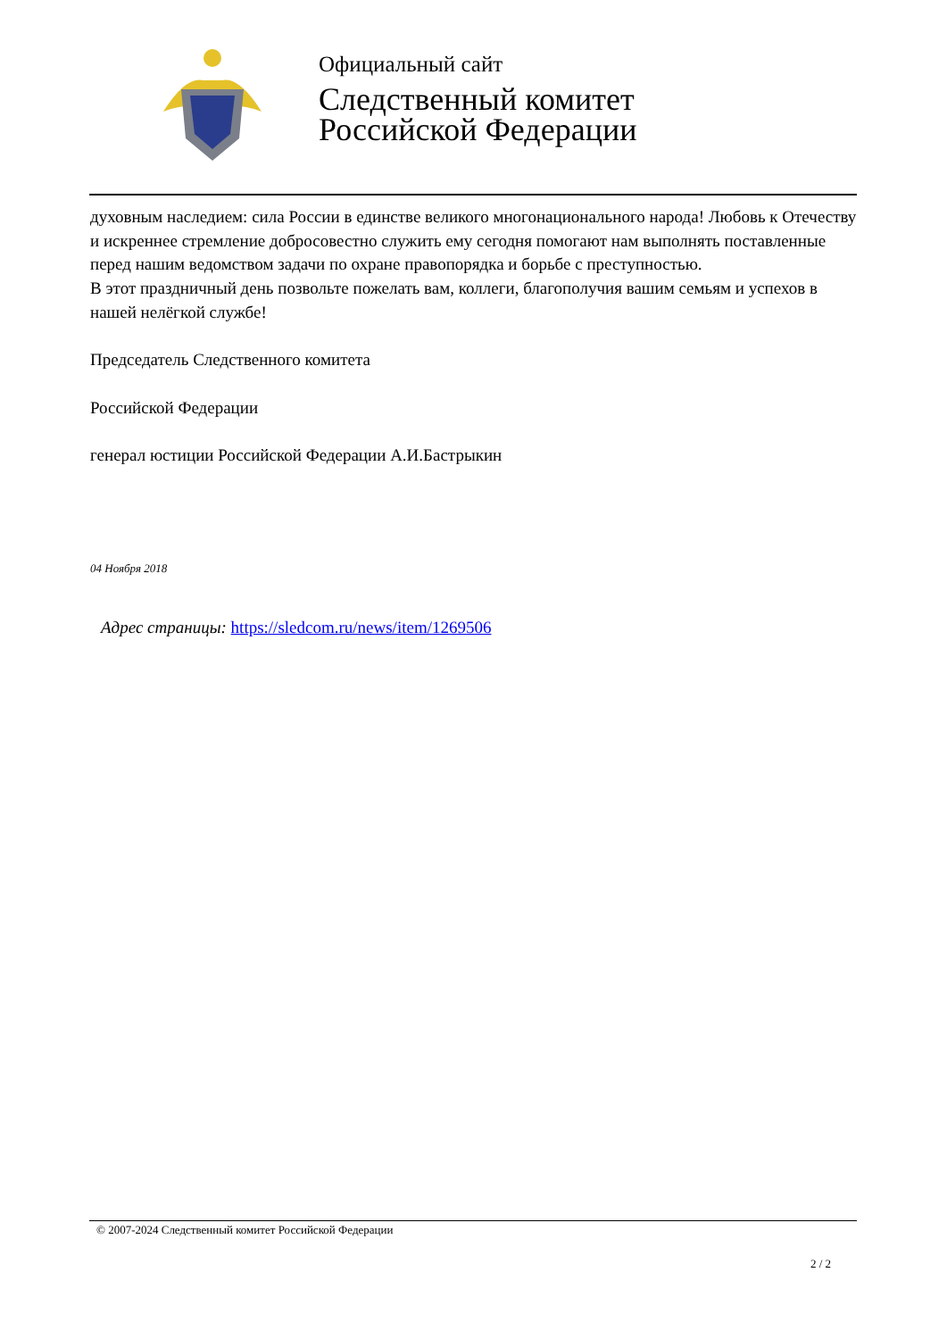Официальный сайт
Следственный комитет
Российской Федерации
духовным наследием: сила России в единстве великого многонационального народа! Любовь к Отечеству и искреннее стремление добросовестно служить ему сегодня помогают нам выполнять поставленные перед нашим ведомством задачи по охране правопорядка и борьбе с преступностью.
В этот праздничный день позвольте пожелать вам, коллеги, благополучия вашим семьям и успехов в нашей нелёгкой службе!
Председатель Следственного комитета
Российской Федерации
генерал юстиции Российской Федерации А.И.Бастрыкин
04 Ноября 2018
Адрес страницы: https://sledcom.ru/news/item/1269506
© 2007-2024 Следственный комитет Российской Федерации
2 / 2